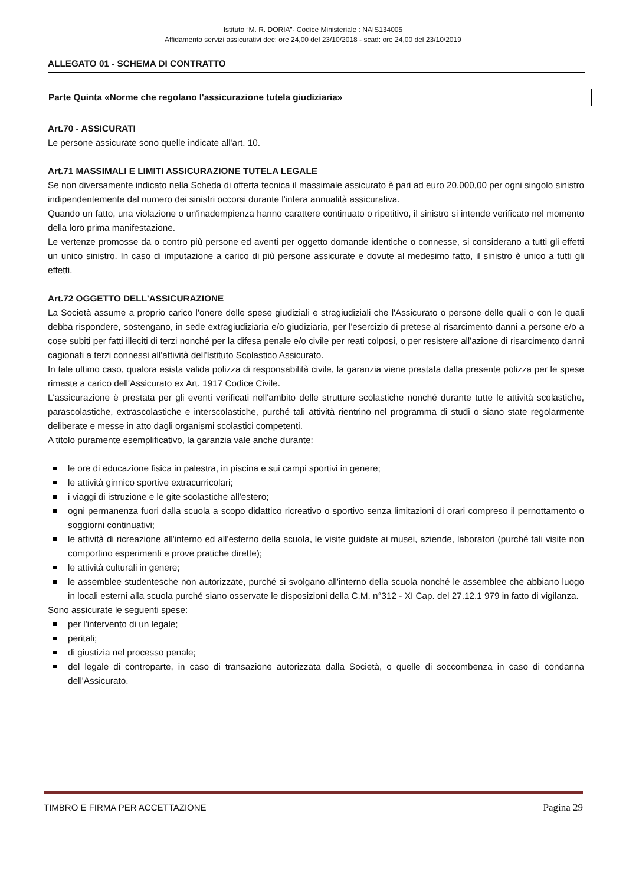Istituto “M. R. DORIA”- Codice Ministeriale : NAIS134005
Affidamento servizi assicurativi dec: ore 24,00 del 23/10/2018 - scad: ore 24,00 del 23/10/2019
ALLEGATO 01 - SCHEMA DI CONTRATTO
Parte Quinta «Norme che regolano l'assicurazione tutela giudiziaria»
Art.70 - ASSICURATI
Le persone assicurate sono quelle indicate all'art. 10.
Art.71 MASSIMALI E LIMITI ASSICURAZIONE TUTELA LEGALE
Se non diversamente indicato nella Scheda di offerta tecnica il massimale assicurato è pari ad euro 20.000,00 per ogni singolo sinistro indipendentemente dal numero dei sinistri occorsi durante l'intera annualità assicurativa.
Quando un fatto, una violazione o un'inadempienza hanno carattere continuato o ripetitivo, il sinistro si intende verificato nel momento della loro prima manifestazione.
Le vertenze promosse da o contro più persone ed aventi per oggetto domande identiche o connesse, si considerano a tutti gli effetti un unico sinistro. In caso di imputazione a carico di più persone assicurate e dovute al medesimo fatto, il sinistro è unico a tutti gli effetti.
Art.72 OGGETTO DELL'ASSICURAZIONE
La Società assume a proprio carico l'onere delle spese giudiziali e stragiudiziali che l'Assicurato o persone delle quali o con le quali debba rispondere, sostengano, in sede extragiudiziaria e/o giudiziaria, per l'esercizio di pretese al risarcimento danni a persone e/o a cose subiti per fatti illeciti di terzi nonché per la difesa penale e/o civile per reati colposi, o per resistere all'azione di risarcimento danni cagionati a terzi connessi all'attività dell'Istituto Scolastico Assicurato.
In tale ultimo caso, qualora esista valida polizza di responsabilità civile, la garanzia viene prestata dalla presente polizza per le spese rimaste a carico dell'Assicurato ex Art. 1917 Codice Civile.
L'assicurazione è prestata per gli eventi verificati nell'ambito delle strutture scolastiche nonché durante tutte le attività scolastiche, parascolastiche, extrascolastiche e interscolastiche, purché tali attività rientrino nel programma di studi o siano state regolarmente deliberate e messe in atto dagli organismi scolastici competenti.
A titolo puramente esemplificativo, la garanzia vale anche durante:
le ore di educazione fisica in palestra, in piscina e sui campi sportivi in genere;
le attività ginnico sportive extracurricolari;
i viaggi di istruzione e le gite scolastiche all'estero;
ogni permanenza fuori dalla scuola a scopo didattico ricreativo o sportivo senza limitazioni di orari compreso il pernottamento o soggiorni continuativi;
le attività di ricreazione all'interno ed all'esterno della scuola, le visite guidate ai musei, aziende, laboratori (purché tali visite non comportino esperimenti e prove pratiche dirette);
le attività culturali in genere;
le assemblee studentesche non autorizzate, purché si svolgano all'interno della scuola nonché le assemblee che abbiano luogo in locali esterni alla scuola purché siano osservate le disposizioni della C.M. n°312 - XI Cap. del 27.12.1 979 in fatto di vigilanza.
Sono assicurate le seguenti spese:
per l'intervento di un legale;
peritali;
di giustizia nel processo penale;
del legale di controparte, in caso di transazione autorizzata dalla Società, o quelle di soccombenza in caso di condanna dell'Assicurato.
TIMBRO E FIRMA PER ACCETTAZIONE Pagina 29